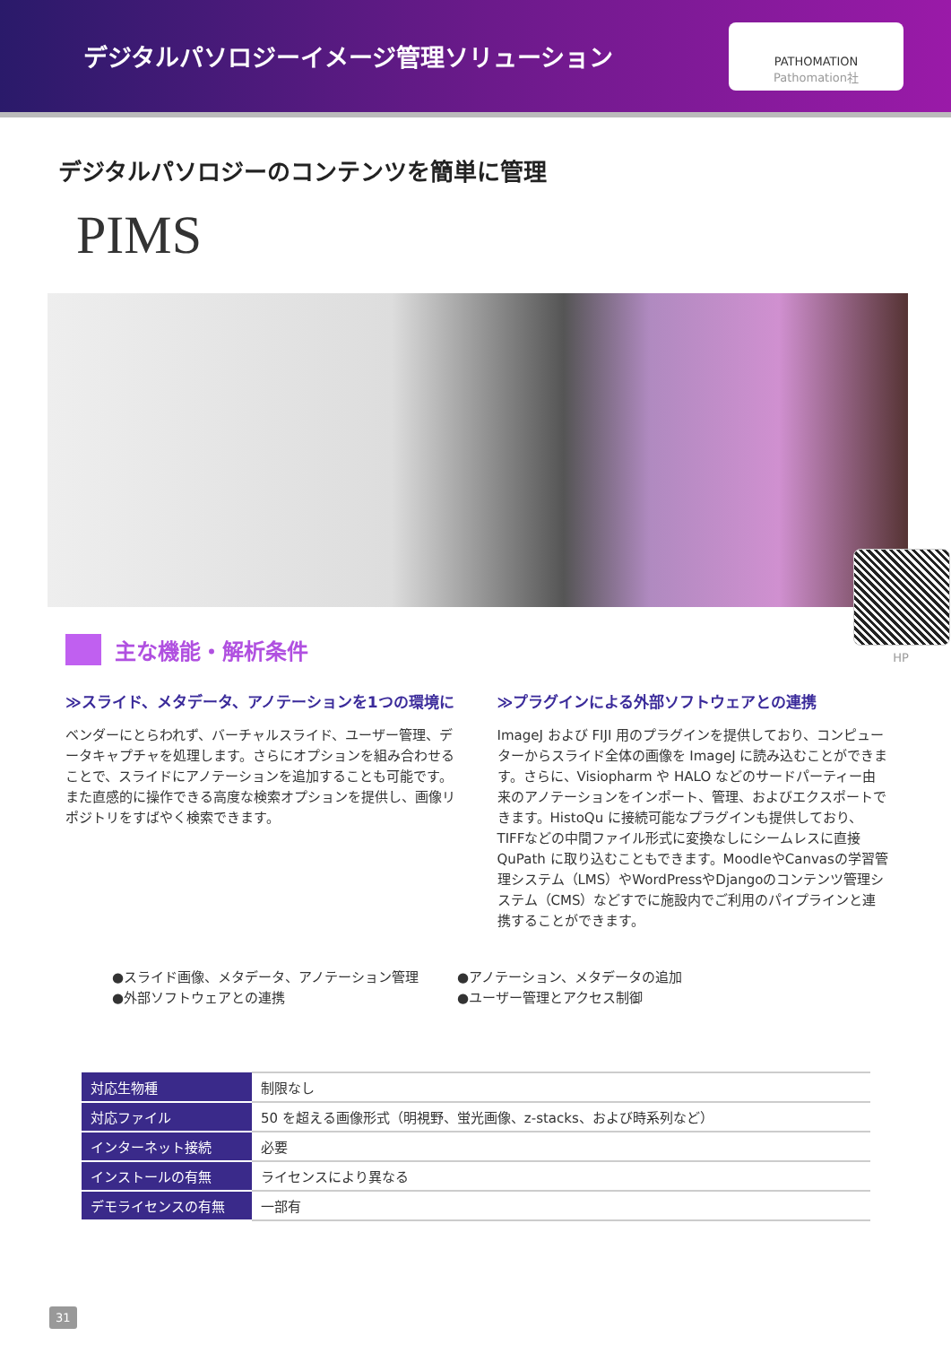デジタルパソロジーイメージ管理ソリューション
PATHOMATION
Pathomation社
デジタルパソロジーのコンテンツを簡単に管理
PIMS
HP
主な機能・解析条件
≫スライド、メタデータ、アノテーションを1つの環境に
ベンダーにとらわれず、バーチャルスライド、ユーザー管理、データキャプチャを処理します。さらにオプションを組み合わせることで、スライドにアノテーションを追加することも可能です。また直感的に操作できる高度な検索オプションを提供し、画像リポジトリをすばやく検索できます。
≫プラグインによる外部ソフトウェアとの連携
ImageJ および FIJI 用のプラグインを提供しており、コンピューターからスライド全体の画像を ImageJ に読み込むことができます。さらに、Visiopharm や HALO などのサードパーティー由来のアノテーションをインポート、管理、およびエクスポートできます。HistoQu に接続可能なプラグインも提供しており、TIFFなどの中間ファイル形式に変換なしにシームレスに直接 QuPath に取り込むこともできます。MoodleやCanvasの学習管理システム（LMS）やWordPressやDjangoのコンテンツ管理システム（CMS）などすでに施設内でご利用のパイプラインと連携することができます。
●スライド画像、メタデータ、アノテーション管理
●外部ソフトウェアとの連携
●アノテーション、メタデータの追加
●ユーザー管理とアクセス制御
| 対応生物種 | 制限なし |
| 対応ファイル | 50 を超える画像形式（明視野、蛍光画像、z-stacks、および時系列など） |
| インターネット接続 | 必要 |
| インストールの有無 | ライセンスにより異なる |
| デモライセンスの有無 | 一部有 |
31